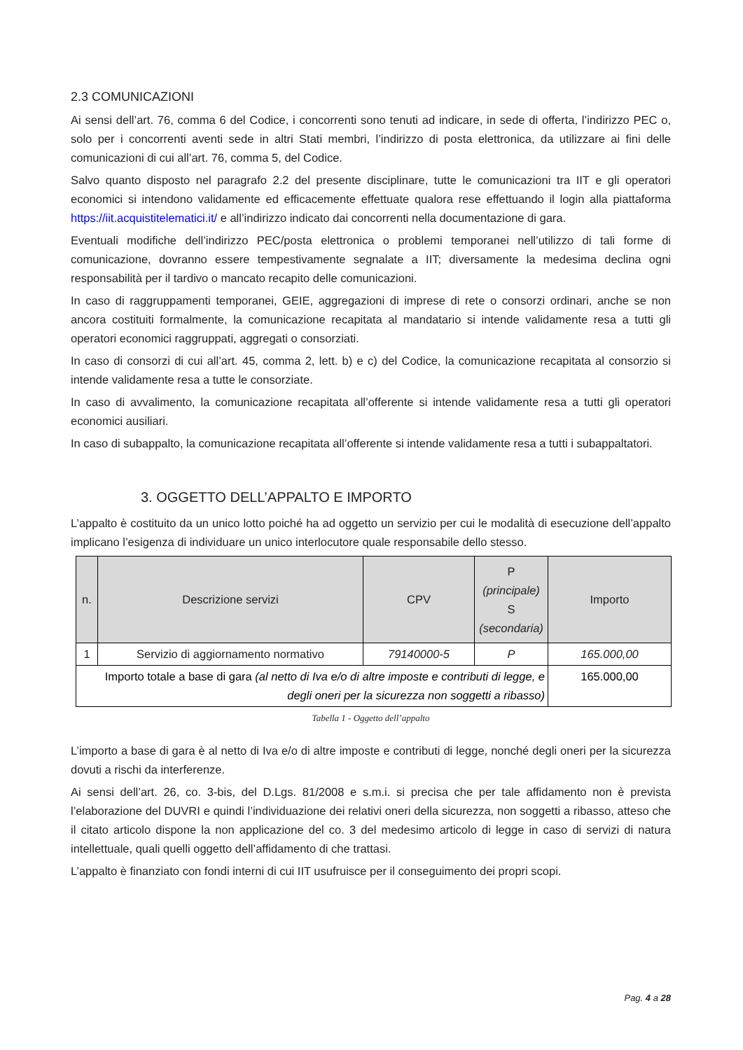2.3 COMUNICAZIONI
Ai sensi dell’art. 76, comma 6 del Codice, i concorrenti sono tenuti ad indicare, in sede di offerta, l’indirizzo PEC o, solo per i concorrenti aventi sede in altri Stati membri, l’indirizzo di posta elettronica, da utilizzare ai fini delle comunicazioni di cui all’art. 76, comma 5, del Codice.
Salvo quanto disposto nel paragrafo 2.2 del presente disciplinare, tutte le comunicazioni tra IIT e gli operatori economici si intendono validamente ed efficacemente effettuate qualora rese effettuando il login alla piattaforma https://iit.acquistitelematici.it/ e all’indirizzo indicato dai concorrenti nella documentazione di gara.
Eventuali modifiche dell’indirizzo PEC/posta elettronica o problemi temporanei nell’utilizzo di tali forme di comunicazione, dovranno essere tempestivamente segnalate a IIT; diversamente la medesima declina ogni responsabilità per il tardivo o mancato recapito delle comunicazioni.
In caso di raggruppamenti temporanei, GEIE, aggregazioni di imprese di rete o consorzi ordinari, anche se non ancora costituiti formalmente, la comunicazione recapitata al mandatario si intende validamente resa a tutti gli operatori economici raggruppati, aggregati o consorziati.
In caso di consorzi di cui all’art. 45, comma 2, lett. b) e c) del Codice, la comunicazione recapitata al consorzio si intende validamente resa a tutte le consorziate.
In caso di avvalimento, la comunicazione recapitata all’offerente si intende validamente resa a tutti gli operatori economici ausiliari.
In caso di subappalto, la comunicazione recapitata all’offerente si intende validamente resa a tutti i subappaltatori.
3. OGGETTO DELL’APPALTO E IMPORTO
L’appalto è costituito da un unico lotto poiché ha ad oggetto un servizio per cui le modalità di esecuzione dell’appalto implicano l’esigenza di individuare un unico interlocutore quale responsabile dello stesso.
| n. | Descrizione servizi | CPV | P (principale) S (secondaria) | Importo |
| --- | --- | --- | --- | --- |
| 1 | Servizio di aggiornamento normativo | 79140000-5 | P | 165.000,00 |
| Importo totale a base di gara (al netto di Iva e/o di altre imposte e contributi di legge, e degli oneri per la sicurezza non soggetti a ribasso) | | | | 165.000,00 |
Tabella 1 - Oggetto dell’appalto
L’importo a base di gara è al netto di Iva e/o di altre imposte e contributi di legge, nonché degli oneri per la sicurezza dovuti a rischi da interferenze.
Ai sensi dell’art. 26, co. 3-bis, del D.Lgs. 81/2008 e s.m.i. si precisa che per tale affidamento non è prevista l’elaborazione del DUVRI e quindi l’individuazione dei relativi oneri della sicurezza, non soggetti a ribasso, atteso che il citato articolo dispone la non applicazione del co. 3 del medesimo articolo di legge in caso di servizi di natura intellettuale, quali quelli oggetto dell’affidamento di che trattasi.
L’appalto è finanziato con fondi interni di cui IIT usufruisce per il conseguimento dei propri scopi.
Pag. 4 a 28